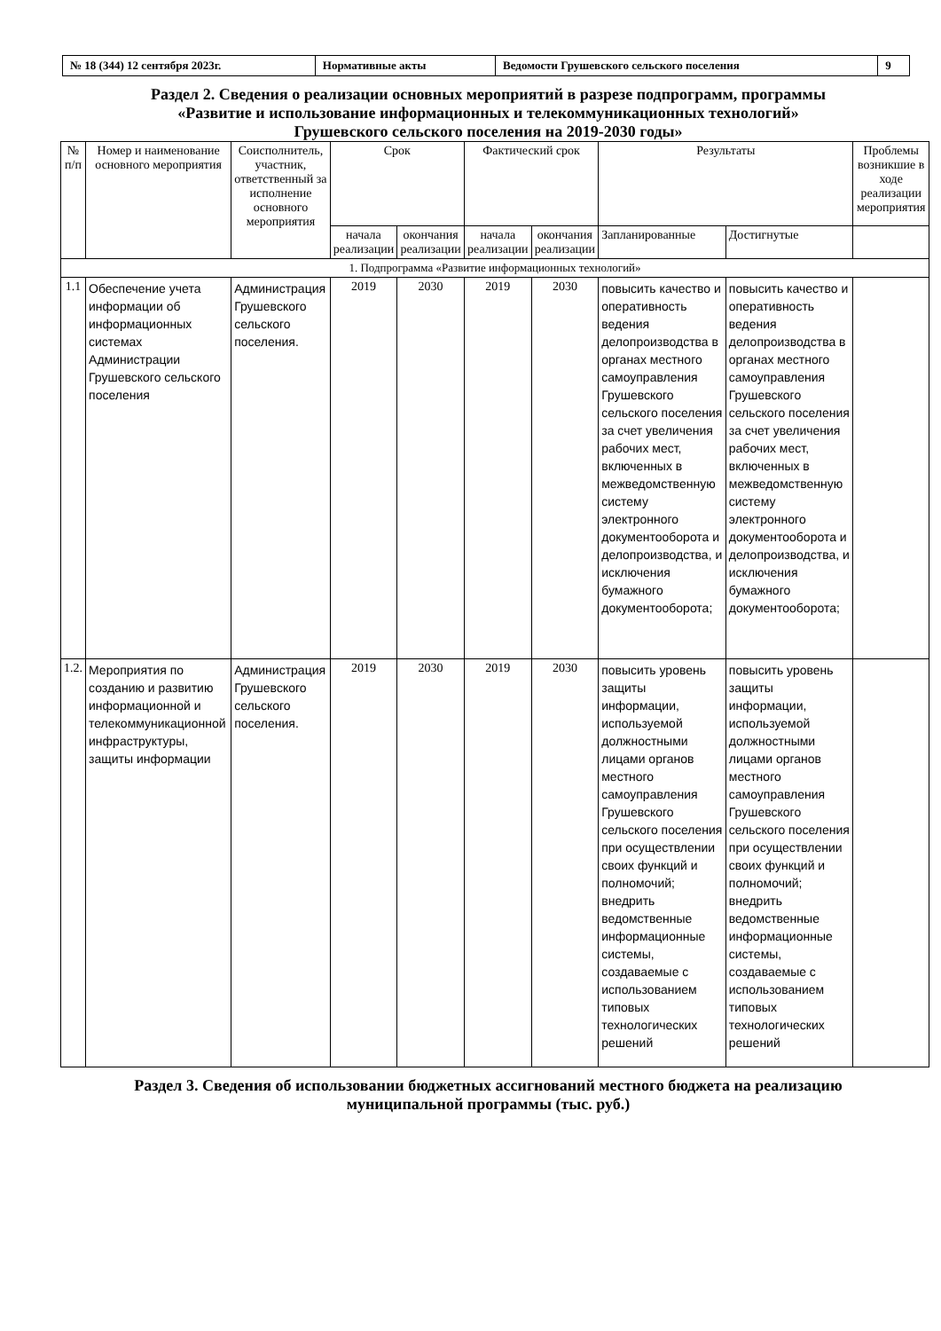| № 18 (344) 12 сентября 2023г. | Нормативные акты | Ведомости Грушевского сельского поселения | 9 |
Раздел 2. Сведения о реализации основных мероприятий в разрезе подпрограмм, программы
«Развитие и использование информационных и телекоммуникационных технологий»
Грушевского сельского поселения на 2019-2030 годы»
| № п/п | Номер и наименование основного мероприятия | Соисполнитель, участник, ответственный за исполнение основного мероприятия | Срок | | Фактический срок | | Результаты | | Проблемы возникшие в ходе реализации мероприятия |
| --- | --- | --- | --- | --- | --- | --- | --- | --- | --- |
| | | | начала реализации | окончания реализации | начала реализации | окончания реализации | Запланированные | Достигнутые | |
| 1. Подпрограмма «Развитие информационных технологий» | | | | | | | | | |
| 1.1 | Обеспечение учета информации об информационных системах Администрации Грушевского сельского поселения | Администрация Грушевского сельского поселения. | 2019 | 2030 | 2019 | 2030 | повысить качество и оперативность ведения делопроизводства в органах местного самоуправления Грушевского сельского поселения за счет увеличения рабочих мест, включенных в межведомственную систему электронного документооборота и делопроизводства, и исключения бумажного документооборота; | повысить качество и оперативность ведения делопроизводства в органах местного самоуправления Грушевского сельского поселения за счет увеличения рабочих мест, включенных в межведомственную систему электронного документооборота и делопроизводства, и исключения бумажного документооборота; | |
| 1.2. | Мероприятия по созданию и развитию информационной и телекоммуникационной инфраструктуры, защиты информации | Администрация Грушевского сельского поселения. | 2019 | 2030 | 2019 | 2030 | повысить уровень защиты информации, используемой должностными лицами органов местного самоуправления Грушевского сельского поселения при осуществлении своих функций и полномочий; внедрить ведомственные информационные системы, создаваемые с использованием типовых технологических решений | повысить уровень защиты информации, используемой должностными лицами органов местного самоуправления Грушевского сельского поселения при осуществлении своих функций и полномочий; внедрить ведомственные информационные системы, создаваемые с использованием типовых технологических решений | |
Раздел 3. Сведения об использовании бюджетных ассигнований местного бюджета на реализацию
муниципальной программы (тыс. руб.)